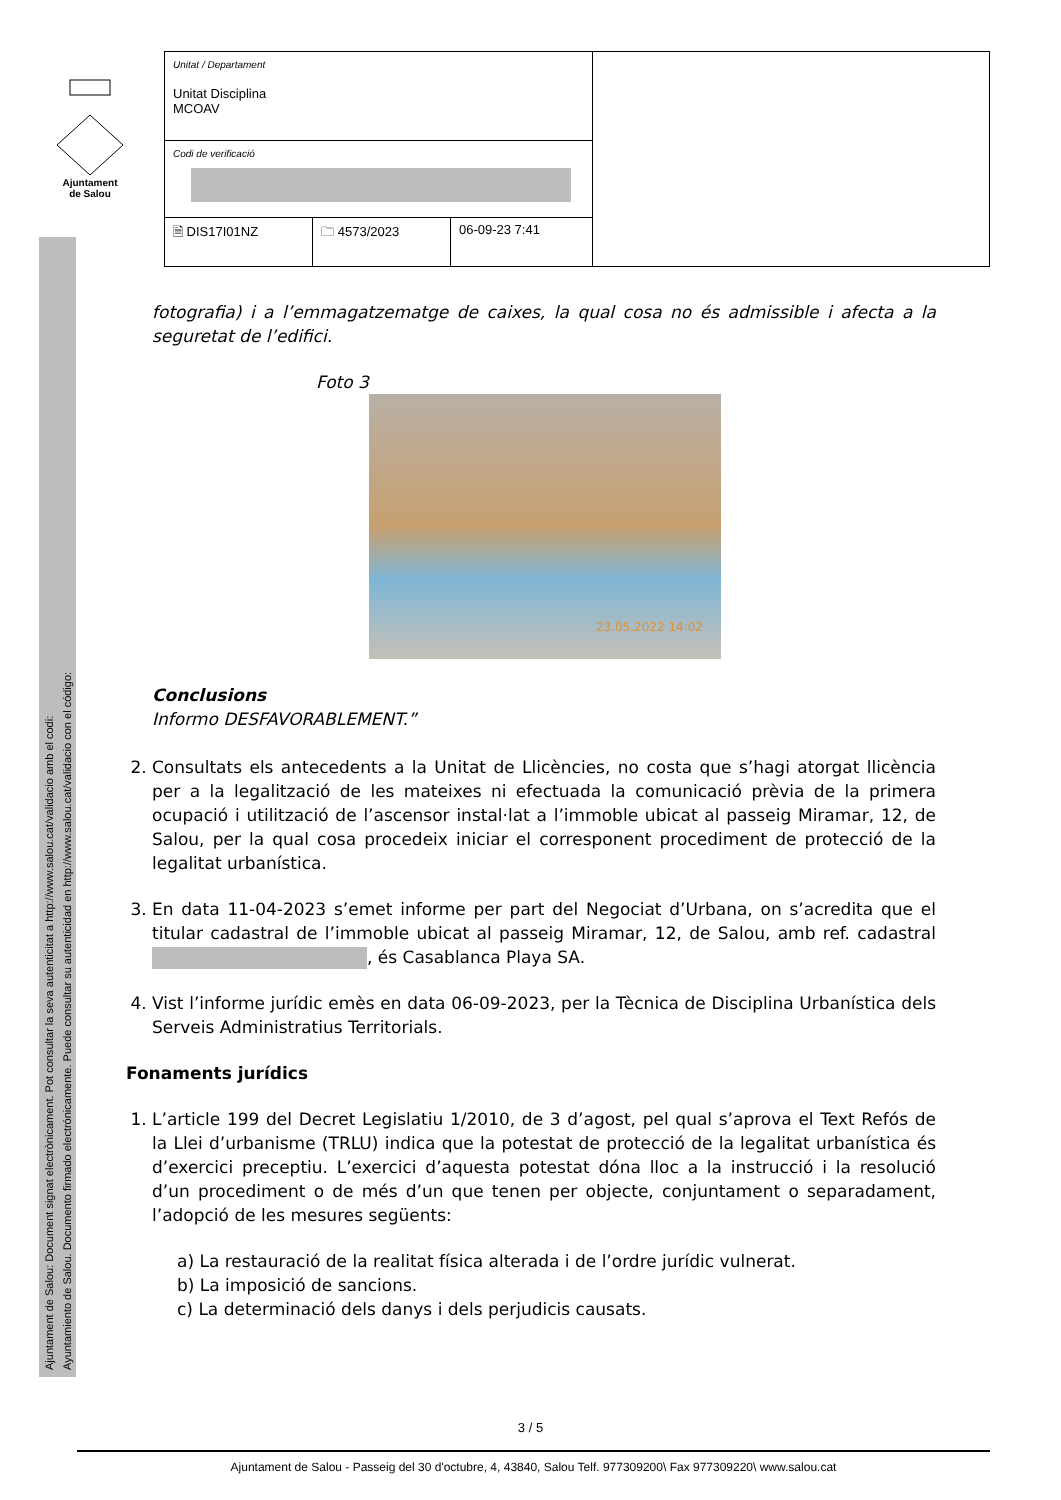Ajuntament
de Salou
Ajuntament de Salou: Document signat electrònicament. Pot consultar la seva autenticitat a http://www.salou.cat/validacio amb el codi:
Ayuntamiento de Salou. Documento firmado electrónicamente. Puede consultar su autenticidad en http://www.salou.cat/validacio con el código:
| Unitat / Departament Unitat Disciplina MCOAV | | | |
| Codi de verificació | | | |
| 🗎 DIS17I01NZ | 🗀 4573/2023 | 06-09-23 7:41 | |
fotografia) i a l’emmagatzematge de caixes, la qual cosa no és admissible i afecta a la seguretat de l’edifici.
Foto 3
23.05.2022 14:02
Conclusions
Informo DESFAVORABLEMENT.”
2. Consultats els antecedents a la Unitat de Llicències, no costa que s’hagi atorgat llicència per a la legalització de les mateixes ni efectuada la comunicació prèvia de la primera ocupació i utilització de l’ascensor instal·lat a l’immoble ubicat al passeig Miramar, 12, de Salou, per la qual cosa procedeix iniciar el corresponent procediment de protecció de la legalitat urbanística.
3. En data 11-04-2023 s’emet informe per part del Negociat d’Urbana, on s’acredita que el titular cadastral de l’immoble ubicat al passeig Miramar, 12, de Salou, amb ref. cadastral , és Casablanca Playa SA.
4. Vist l’informe jurídic emès en data 06-09-2023, per la Tècnica de Disciplina Urbanística dels Serveis Administratius Territorials.
Fonaments jurídics
1. L’article 199 del Decret Legislatiu 1/2010, de 3 d’agost, pel qual s’aprova el Text Refós de la Llei d’urbanisme (TRLU) indica que la potestat de protecció de la legalitat urbanística és d’exercici preceptiu. L’exercici d’aquesta potestat dóna lloc a la instrucció i la resolució d’un procediment o de més d’un que tenen per objecte, conjuntament o separadament, l’adopció de les mesures següents:
a) La restauració de la realitat física alterada i de l’ordre jurídic vulnerat.
b) La imposició de sancions.
c) La determinació dels danys i dels perjudicis causats.
3 / 5
Ajuntament de Salou - Passeig del 30 d'octubre, 4, 43840, Salou Telf. 977309200\ Fax 977309220\ www.salou.cat